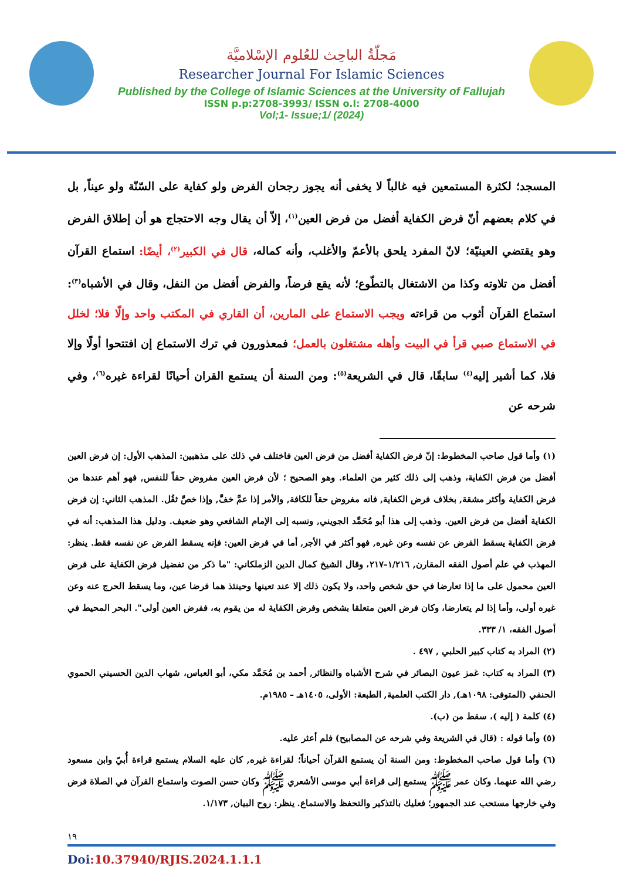مَجلّةُ الباحِث للعُلوم الإسْلاميَّة
Researcher Journal For Islamic Sciences
Published by the College of Islamic Sciences at the University of Fallujah
ISSN p.p:2708-3993/ ISSN o.l: 2708-4000
Vol;1- Issue;1/ (2024)
المسجد؛ لكثرة المستمعين فيه غالباً لا يخفى أنه يجوز رجحان الفرض ولو كفاية على السّنّة ولو عيناً, بل في كلام بعضهم أنّ فرض الكفاية أفضل من فرض العين<sup>(١)</sup>، إلاّ أن يقال وجه الاحتجاج هو أن إطلاق الفرض وهو يقتضي العينيّة؛ لانّ المفرد يلحق بالأعمّ والأغلب، وأنه كماله، قال في الكبير<sup>(٢)</sup>، أيضًا: استماع القرآن أفضل من تلاوته وكذا من الاشتغال بالتطّوع؛ لأنه يقع فرضاً، والفرض أفضل من النفل، وقال في الأشباه<sup>(٣)</sup>: استماع القرآن أثوب من قراءته ويجب الاستماع على المارين، أن القاري في المكتب واحد وإلّا فلا؛ لخلل في الاستماع صبي قرأ في البيت وأهله مشتغلون بالعمل؛ فمعذورون في ترك الاستماع إن افتتحوا أولًا وإلا فلا، كما أشير إليه<sup>(٤)</sup> سابقًا، قال في الشريعة<sup>(٥)</sup>: ومن السنة أن يستمع القران أحيانًا لقراءة غيره<sup>(٦)</sup>، وفي شرحه عن
(١) وأما قول صاحب المخطوط: إنّ فرض الكفاية أفضل من فرض العين فاختلف في ذلك على مذهبين: المذهب الأول: إن فرض العين أفضل من فرض الكفاية، وذهب إلى ذلك كثير من العلماء. وهو الصحيح ؛ لأن فرض العين مفروض حقاً للنفس, فهو أهم عندها من فرض الكفاية وأكثر مشقة, بخلاف فرض الكفاية, فانه مفروض حقاً للكافة, والأمر إذا عمَّ خفَّ, وإذا خصَّ ثقُل. المذهب الثاني: إن فرض الكفاية أفضل من فرض العين. وذهب إلى هذا أبو مُحَمَّد الجويني, ونسبه إلى الإمام الشافعي وهو ضعيف. ودليل هذا المذهب: أنه في فرض الكفاية يسقط الفرض عن نفسه وعن غيره, فهو أكثر في الأجر, أما في فرض العين: فإنه يسقط الفرض عن نفسه فقط. ينظر: المهذب في علم أصول الفقه المقارن, ١/٢١٦–٢١٧، وقال الشيخ كمال الدين الزملكاني: "ما ذكر من تفضيل فرض الكفاية على فرض العين محمول على ما إذا تعارضا في حق شخص واحد، ولا يكون ذلك إلا عند تعينها وحينئذ هما فرضا عين، وما يسقط الحرج عنه وعن غيره أولى، وأما إذا لم يتعارضا، وكان فرض العين متعلقا بشخص وفرض الكفاية له من يقوم به، ففرض العين أولى". البحر المحيط في أصول الفقه، ١/ ٣٣٣.
(٢) المراد به كتاب كبير الحلبي , ٤٩٧ .
(٣) المراد به كتاب: غمز عيون البصائر في شرح الأشباه والنظائر, أحمد بن مُحَمَّد مكي، أبو العباس، شهاب الدين الحسيني الحموي الحنفي (المتوفى: ١٠٩٨هـ), دار الكتب العلمية, الطبعة: الأولى، ١٤٠٥هـ – ١٩٨٥م.
(٤) كلمة ( إليه )، سقط من (ب).
(٥) وأما قوله : (قال في الشريعة وفي شرحه عن المصابيح) فلم أعثر عليه.
(٦) وأما قول صاحب المخطوط: ومن السنة أن يستمع القرآن أحياناً؛ لقراءة غيره, كان عليه السلام يستمع قراءة أُبيّ وابن مسعود رضي الله عنهما. وكان عمر ﷺ يستمع إلى قراءة أبي موسى الأشعري ﷺ وكان حسن الصوت واستماع القرآن في الصلاة فرض وفي خارجها مستحب عند الجمهور؛ فعليك بالتذكير والتحفظ والاستماع. ينظر: روح البيان, ١/١٧٣.
١٩
Doi:10.37940/RJIS.2024.1.1.1